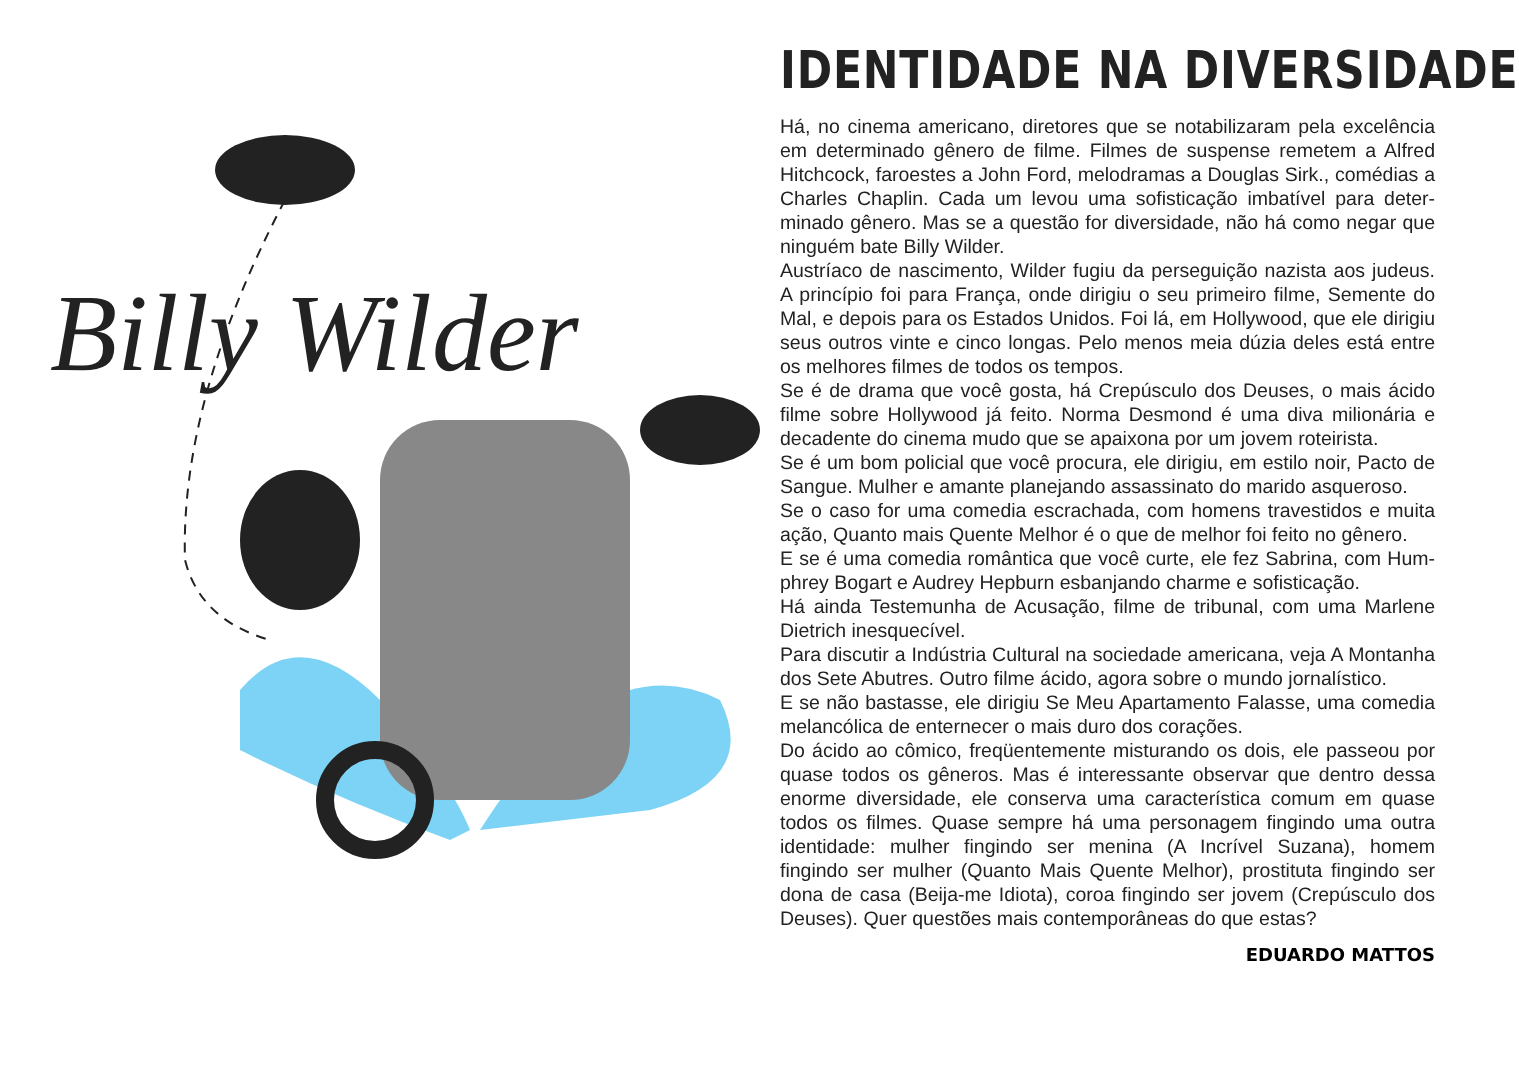Billy Wilder
IDENTIDADE NA DIVERSIDADE
Há, no cinema americano, diretores que se notabilizaram pela excelência em determinado gênero de filme. Filmes de suspense remetem a Alfred Hitchcock, faroestes a John Ford, melodramas a Douglas Sirk., comédias a Charles Chaplin. Cada um levou uma sofisticação imbatível para deter­minado gênero. Mas se a questão for diversidade, não há como negar que ninguém bate Billy Wilder.
Austríaco de nascimento, Wilder fugiu da perseguição nazista aos judeus. A princípio foi para França, onde dirigiu o seu primeiro filme, Semente do Mal, e depois para os Estados Unidos. Foi lá, em Hollywood, que ele dirigiu seus outros vinte e cinco longas. Pelo menos meia dúzia deles está entre os melhores filmes de todos os tempos.
Se é de drama que você gosta, há Crepúsculo dos Deuses, o mais ácido filme sobre Hollywood já feito. Norma Desmond é uma diva milionária e decadente do cinema mudo que se apaixona por um jovem roteirista.
Se é um bom policial que você procura, ele dirigiu, em estilo noir, Pacto de Sangue. Mulher e amante planejando assassinato do marido asqueroso.
Se o caso for uma comedia escrachada, com homens travestidos e muita ação, Quanto mais Quente Melhor é o que de melhor foi feito no gênero.
E se é uma comedia romântica que você curte, ele fez Sabrina, com Hum­phrey Bogart e Audrey Hepburn esbanjando charme e sofisticação.
Há ainda Testemunha de Acusação, filme de tribunal, com uma Marlene Dietrich inesquecível.
Para discutir a Indústria Cultural na sociedade americana, veja A Mon­tanha dos Sete Abutres. Outro filme ácido, agora sobre o mundo jornalístico.
E se não bastasse, ele dirigiu Se Meu Apartamento Falasse, uma comedia melancólica de enternecer o mais duro dos corações.
Do ácido ao cômico, freqüentemente misturando os dois, ele passeou por quase todos os gêneros. Mas é interessante observar que dentro dessa enorme diversidade, ele conserva uma característica comum em quase todos os filmes. Quase sempre há uma personagem fingindo uma outra identidade: mulher fingindo ser menina (A Incrível Suzana), homem fingindo ser mulher (Quanto Mais Quente Melhor), prostituta fingindo ser dona de casa (Beija-me Idiota), coroa fingindo ser jovem (Crepúsculo dos Deuses). Quer questões mais contemporâneas do que estas?
EDUARDO MATTOS